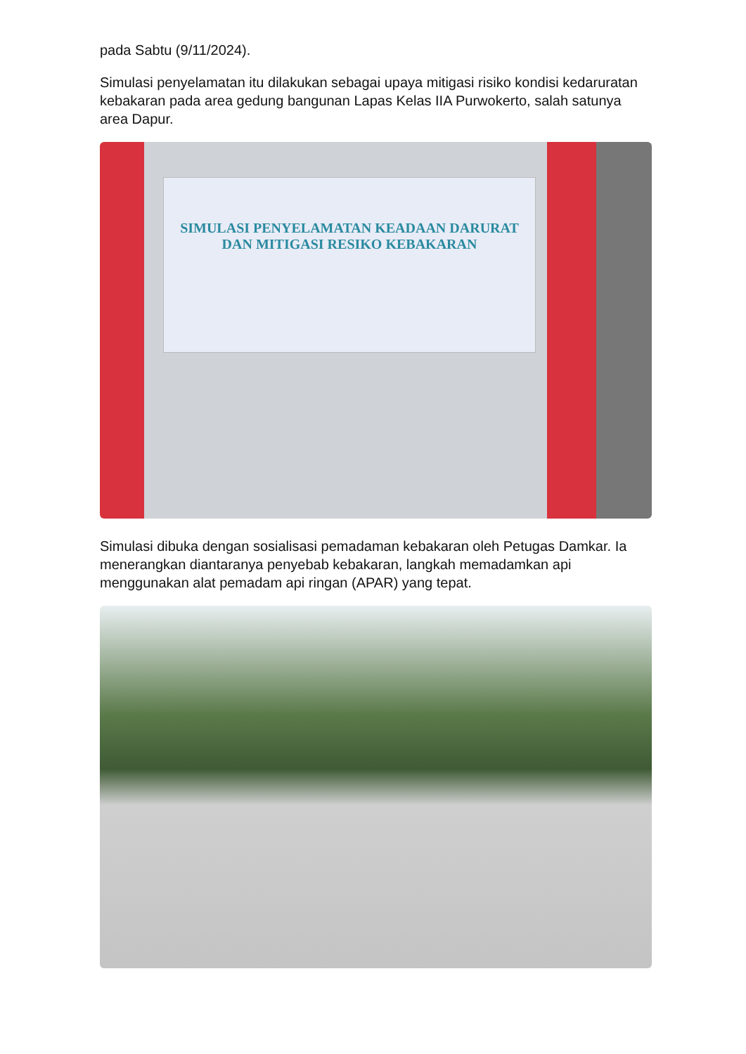pada Sabtu (9/11/2024).
Simulasi penyelamatan itu dilakukan sebagai upaya mitigasi risiko kondisi kedaruratan kebakaran pada area gedung bangunan Lapas Kelas IIA Purwokerto, salah satunya area Dapur.
SIMULASI PENYELAMATAN KEADAAN DARURAT DAN MITIGASI RESIKO KEBAKARAN
Simulasi dibuka dengan sosialisasi pemadaman kebakaran oleh Petugas Damkar. Ia menerangkan diantaranya penyebab kebakaran, langkah memadamkan api menggunakan alat pemadam api ringan (APAR) yang tepat.